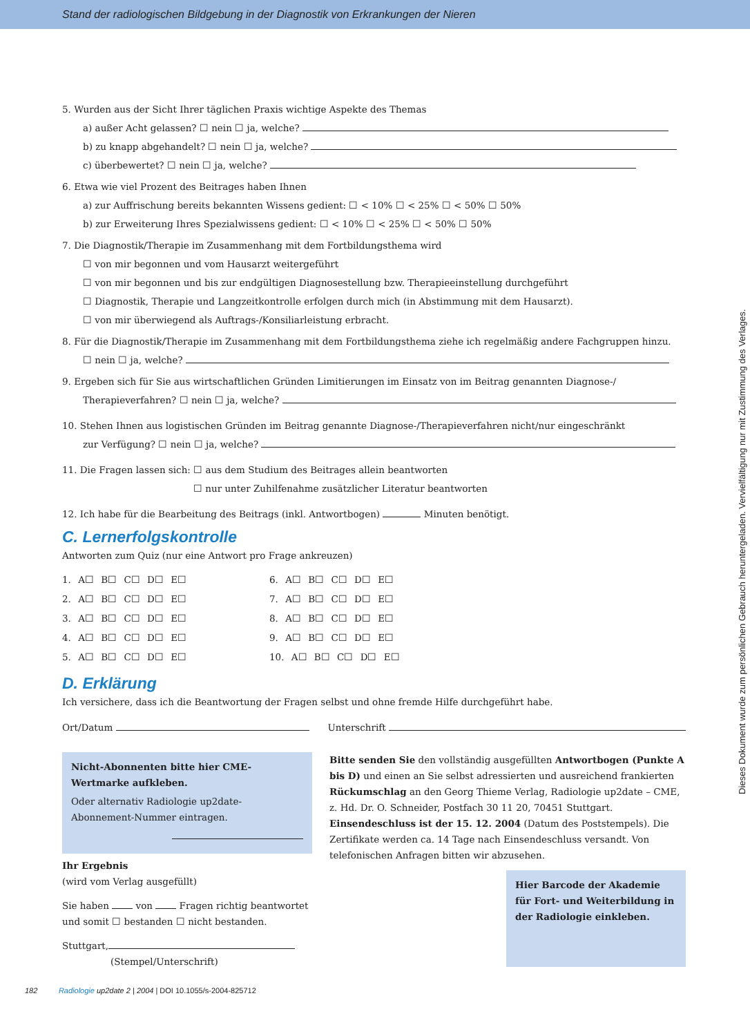Stand der radiologischen Bildgebung in der Diagnostik von Erkrankungen der Nieren
Dieses Dokument wurde zum persönlichen Gebrauch heruntergeladen. Vervielfältigung nur mit Zustimmung des Verlages.
5. Wurden aus der Sicht Ihrer täglichen Praxis wichtige Aspekte des Themas
a) außer Acht gelassen? ☐ nein ☐ ja, welche?
b) zu knapp abgehandelt? ☐ nein ☐ ja, welche?
c) überbewertet? ☐ nein ☐ ja, welche?
6. Etwa wie viel Prozent des Beitrages haben Ihnen
a) zur Auffrischung bereits bekannten Wissens gedient: ☐ < 10% ☐ < 25% ☐ < 50% ☐ 50%
b) zur Erweiterung Ihres Spezialwissens gedient: ☐ < 10% ☐ < 25% ☐ < 50% ☐ 50%
7. Die Diagnostik/Therapie im Zusammenhang mit dem Fortbildungsthema wird
☐ von mir begonnen und vom Hausarzt weitergeführt
☐ von mir begonnen und bis zur endgültigen Diagnosestellung bzw. Therapieeinstellung durchgeführt
☐ Diagnostik, Therapie und Langzeitkontrolle erfolgen durch mich (in Abstimmung mit dem Hausarzt).
☐ von mir überwiegend als Auftrags-/Konsiliarleistung erbracht.
8. Für die Diagnostik/Therapie im Zusammenhang mit dem Fortbildungsthema ziehe ich regelmäßig andere Fachgruppen hinzu.
☐ nein ☐ ja, welche?
9. Ergeben sich für Sie aus wirtschaftlichen Gründen Limitierungen im Einsatz von im Beitrag genannten Diagnose-/
Therapieverfahren? ☐ nein ☐ ja, welche?
10. Stehen Ihnen aus logistischen Gründen im Beitrag genannte Diagnose-/Therapieverfahren nicht/nur eingeschränkt
zur Verfügung? ☐ nein ☐ ja, welche?
11. Die Fragen lassen sich: ☐ aus dem Studium des Beitrages allein beantworten
☐ nur unter Zuhilfenahme zusätzlicher Literatur beantworten
12. Ich habe für die Bearbeitung des Beitrags (inkl. Antwortbogen) Minuten benötigt.
C. Lernerfolgskontrolle
Antworten zum Quiz (nur eine Antwort pro Frage ankreuzen)
1. A☐ B☐ C☐ D☐ E☐
2. A☐ B☐ C☐ D☐ E☐
3. A☐ B☐ C☐ D☐ E☐
4. A☐ B☐ C☐ D☐ E☐
5. A☐ B☐ C☐ D☐ E☐
6. A☐ B☐ C☐ D☐ E☐
7. A☐ B☐ C☐ D☐ E☐
8. A☐ B☐ C☐ D☐ E☐
9. A☐ B☐ C☐ D☐ E☐
10. A☐ B☐ C☐ D☐ E☐
D. Erklärung
Ich versichere, dass ich die Beantwortung der Fragen selbst und ohne fremde Hilfe durchgeführt habe.
Ort/Datum Unterschrift
Nicht-Abonnenten bitte hier CME-Wertmarke aufkleben.
Oder alternativ Radiologie up2date-Abonnement-Nummer eintragen.
Ihr Ergebnis
(wird vom Verlag ausgefüllt)
Sie haben von Fragen richtig beantwortet
und somit ☐ bestanden ☐ nicht bestanden.
Stuttgart,
(Stempel/Unterschrift)
Bitte senden Sie den vollständig ausgefüllten Antwortbogen (Punkte A bis D) und einen an Sie selbst adressierten und ausreichend frankierten Rückumschlag an den Georg Thieme Verlag, Radiologie up2date – CME, z. Hd. Dr. O. Schneider, Postfach 30 11 20, 70451 Stuttgart. Einsendeschluss ist der 15. 12. 2004 (Datum des Poststempels). Die Zertifikate werden ca. 14 Tage nach Einsendeschluss versandt. Von telefonischen Anfragen bitten wir abzusehen.
Hier Barcode der Akademie für Fort- und Weiterbildung in der Radiologie einkleben.
182 Radiologie up2date 2 | 2004 | DOI 10.1055/s-2004-825712